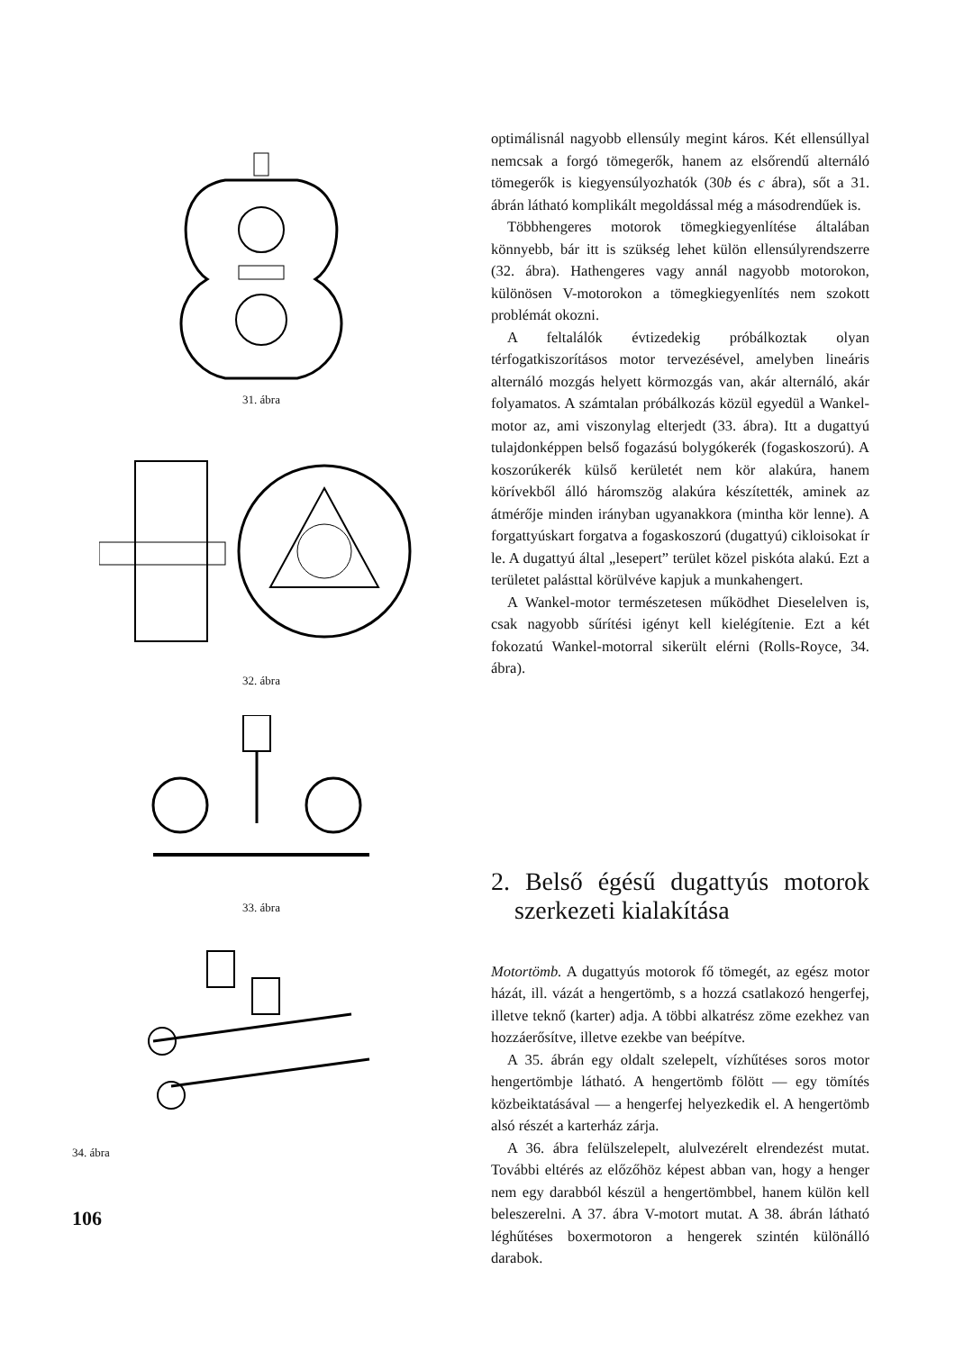31. ábra
32. ábra
33. ábra
34. ábra
optimálisnál nagyobb ellensúly megint káros. Két ellensúllyal nemcsak a forgó tömegerők, hanem az elsőrendű alternáló tömegerők is kiegyensúlyozhatók (30b és c ábra), sőt a 31. ábrán látható komplikált megoldással még a másodrendűek is.
Többhengeres motorok tömegkiegyenlítése általában könnyebb, bár itt is szükség lehet külön ellensúlyrendszerre (32. ábra). Hathengeres vagy annál nagyobb motorokon, különösen V-motorokon a tömegkiegyenlítés nem szokott problémát okozni.
A feltalálók évtizedekig próbálkoztak olyan térfogatkiszorításos motor tervezésével, amelyben lineáris alternáló mozgás helyett körmozgás van, akár alternáló, akár folyamatos. A számtalan próbálkozás közül egyedül a Wankel-motor az, ami viszonylag elterjedt (33. ábra). Itt a dugattyú tulajdonképpen belső fogazású bolygókerék (fogaskoszorú). A koszorúkerék külső kerületét nem kör alakúra, hanem körívekből álló háromszög alakúra készítették, aminek az átmérője minden irányban ugyanakkora (mintha kör lenne). A forgattyúskart forgatva a fogaskoszorú (dugattyú) cikloisokat ír le. A dugattyú által „lesepert” terület közel piskóta alakú. Ezt a területet palásttal körülvéve kapjuk a munkahengert.
A Wankel-motor természetesen működhet Dieselelven is, csak nagyobb sűrítési igényt kell kielégítenie. Ezt a két fokozatú Wankel-motorral sikerült elérni (Rolls-Royce, 34. ábra).
2. Belső égésű dugattyús motorok szerkezeti kialakítása
Motortömb. A dugattyús motorok fő tömegét, az egész motor házát, ill. vázát a hengertömb, s a hozzá csatlakozó hengerfej, illetve teknő (karter) adja. A többi alkatrész zöme ezekhez van hozzáerősítve, illetve ezekbe van beépítve.
A 35. ábrán egy oldalt szelepelt, vízhűtéses soros motor hengertömbje látható. A hengertömb fölött — egy tömítés közbeiktatásával — a hengerfej helyezkedik el. A hengertömb alsó részét a karterház zárja.
A 36. ábra felülszelepelt, alulvezérelt elrendezést mutat. További eltérés az előzőhöz képest abban van, hogy a henger nem egy darabból készül a hengertömbbel, hanem külön kell beleszerelni. A 37. ábra V-motort mutat. A 38. ábrán látható léghűtéses boxermotoron a hengerek szintén különálló darabok.
106